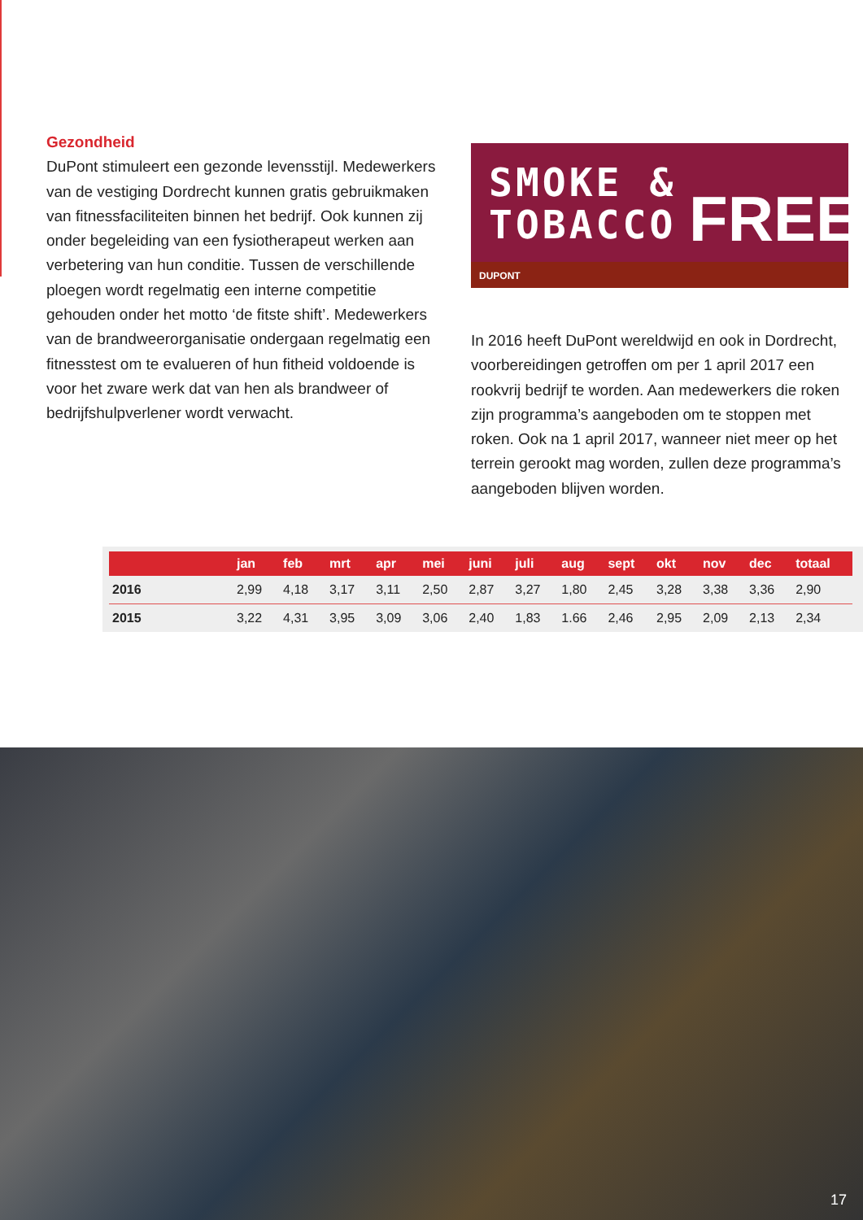Gezondheid
DuPont stimuleert een gezonde levensstijl. Medewerkers van de vestiging Dordrecht kunnen gratis gebruikmaken van fitnessfaciliteiten binnen het bedrijf. Ook kunnen zij onder begeleiding van een fysiotherapeut werken aan verbetering van hun conditie. Tussen de verschillende ploegen wordt regelmatig een interne competitie gehouden onder het motto ‘de fitste shift’. Medewerkers van de brandweerorganisatie ondergaan regelmatig een fitnesstest om te evalueren of hun fitheid voldoende is voor het zware werk dat van hen als brandweer of bedrijfshulpverlener wordt verwacht.
SMOKE &
TOBACCO
FREE
DUPONT
In 2016 heeft DuPont wereldwijd en ook in Dordrecht, voorbereidingen getroffen om per 1 april 2017 een rookvrij bedrijf te worden. Aan medewerkers die roken zijn programma’s aangeboden om te stoppen met roken. Ook na 1 april 2017, wanneer niet meer op het terrein gerookt mag worden, zullen deze programma’s aangeboden blijven worden.
| | jan | feb | mrt | apr | mei | juni | juli | aug | sept | okt | nov | dec | totaal |
| --- | --- | --- | --- | --- | --- | --- | --- | --- | --- | --- | --- | --- | --- |
| 2016 | 2,99 | 4,18 | 3,17 | 3,11 | 2,50 | 2,87 | 3,27 | 1,80 | 2,45 | 3,28 | 3,38 | 3,36 | 2,90 |
| 2015 | 3,22 | 4,31 | 3,95 | 3,09 | 3,06 | 2,40 | 1,83 | 1.66 | 2,46 | 2,95 | 2,09 | 2,13 | 2,34 |
17